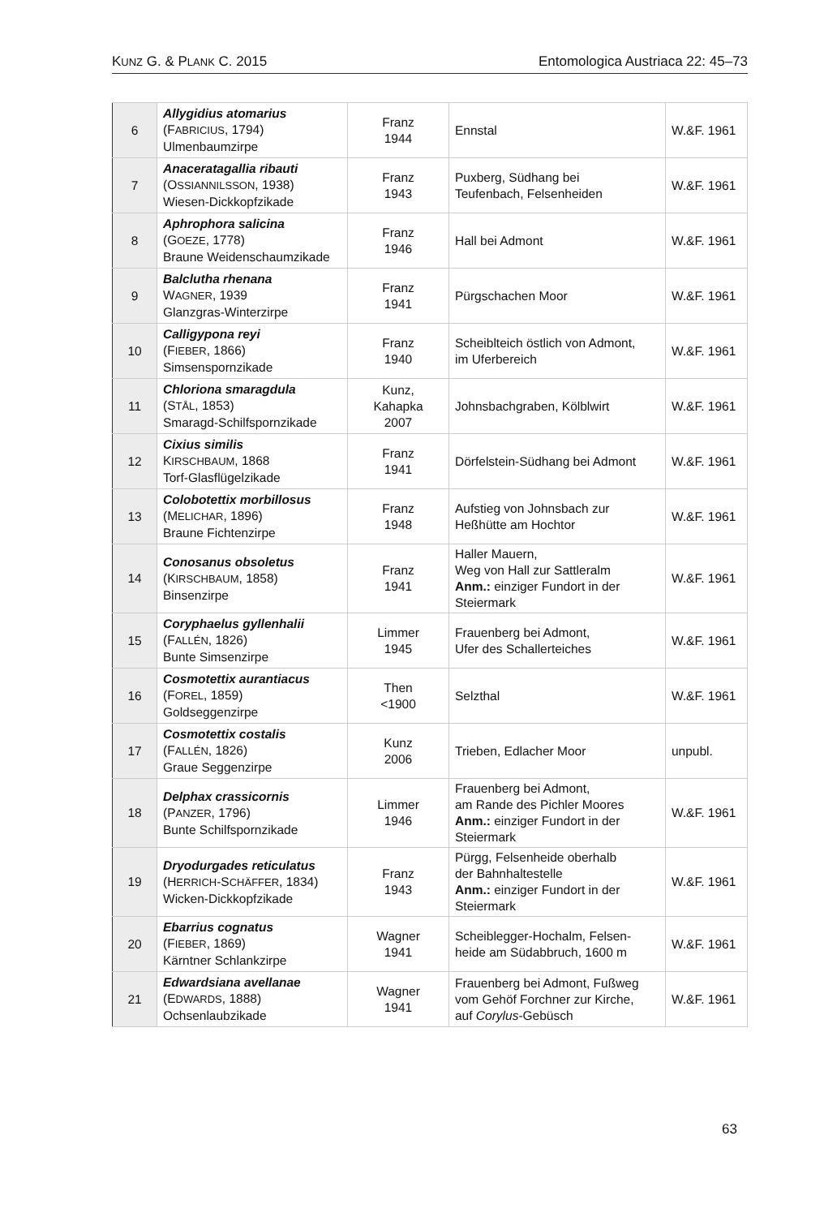KUNZ G. & PLANK C. 2015 Entomologica Austriaca 22: 45–73
| 6 | Allygidius atomarius (F ABRICIUS , 1794) Ulmenbaumzirpe | Franz 1944 | Ennstal | W.&F. 1961 |
| 7 | Anaceratagallia ribauti (O SSIANNILSSON , 1938) Wiesen-Dickkopfzikade | Franz 1943 | Puxberg, Südhang bei Teufenbach, Felsenheiden | W.&F. 1961 |
| 8 | Aphrophora salicina (G OEZE , 1778) Braune Weidenschaumzikade | Franz 1946 | Hall bei Admont | W.&F. 1961 |
| 9 | Balclutha rhenana W AGNER , 1939 Glanzgras-Winterzirpe | Franz 1941 | Pürgschachen Moor | W.&F. 1961 |
| 10 | Calligypona reyi (F IEBER , 1866) Simsenspornzikade | Franz 1940 | Scheiblteich östlich von Admont, im Uferbereich | W.&F. 1961 |
| 11 | Chloriona smaragdula (S TÅL , 1853) Smaragd-Schilfspornzikade | Kunz, Kahapka 2007 | Johnsbachgraben, Kölblwirt | W.&F. 1961 |
| 12 | Cixius similis K IRSCHBAUM , 1868 Torf-Glasflügelzikade | Franz 1941 | Dörfelstein-Südhang bei Admont | W.&F. 1961 |
| 13 | Colobotettix morbillosus (M ELICHAR , 1896) Braune Fichtenzirpe | Franz 1948 | Aufstieg von Johnsbach zur Heßhütte am Hochtor | W.&F. 1961 |
| 14 | Conosanus obsoletus (K IRSCHBAUM , 1858) Binsenzirpe | Franz 1941 | Haller Mauern, Weg von Hall zur Sattleralm Anm.: einziger Fundort in der Steiermark | W.&F. 1961 |
| 15 | Coryphaelus gyllenhalii (F ALLÉN , 1826) Bunte Simsenzirpe | Limmer 1945 | Frauenberg bei Admont, Ufer des Schallerteiches | W.&F. 1961 |
| 16 | Cosmotettix aurantiacus (F OREL , 1859) Goldseggenzirpe | Then <1900 | Selzthal | W.&F. 1961 |
| 17 | Cosmotettix costalis (F ALLÉN , 1826) Graue Seggenzirpe | Kunz 2006 | Trieben, Edlacher Moor | unpubl. |
| 18 | Delphax crassicornis (P ANZER , 1796) Bunte Schilfspornzikade | Limmer 1946 | Frauenberg bei Admont, am Rande des Pichler Moores Anm.: einziger Fundort in der Steiermark | W.&F. 1961 |
| 19 | Dryodurgades reticulatus (H ERRICH -S CHÄFFER , 1834) Wicken-Dickkopfzikade | Franz 1943 | Pürgg, Felsenheide oberhalb der Bahnhaltestelle Anm.: einziger Fundort in der Steiermark | W.&F. 1961 |
| 20 | Ebarrius cognatus (F IEBER , 1869) Kärntner Schlankzirpe | Wagner 1941 | Scheiblegger-Hochalm, Felsen- heide am Südabbruch, 1600 m | W.&F. 1961 |
| 21 | Edwardsiana avellanae (E DWARDS , 1888) Ochsenlaubzikade | Wagner 1941 | Frauenberg bei Admont, Fußweg vom Gehöf Forchner zur Kirche, auf Corylus -Gebüsch | W.&F. 1961 |
63